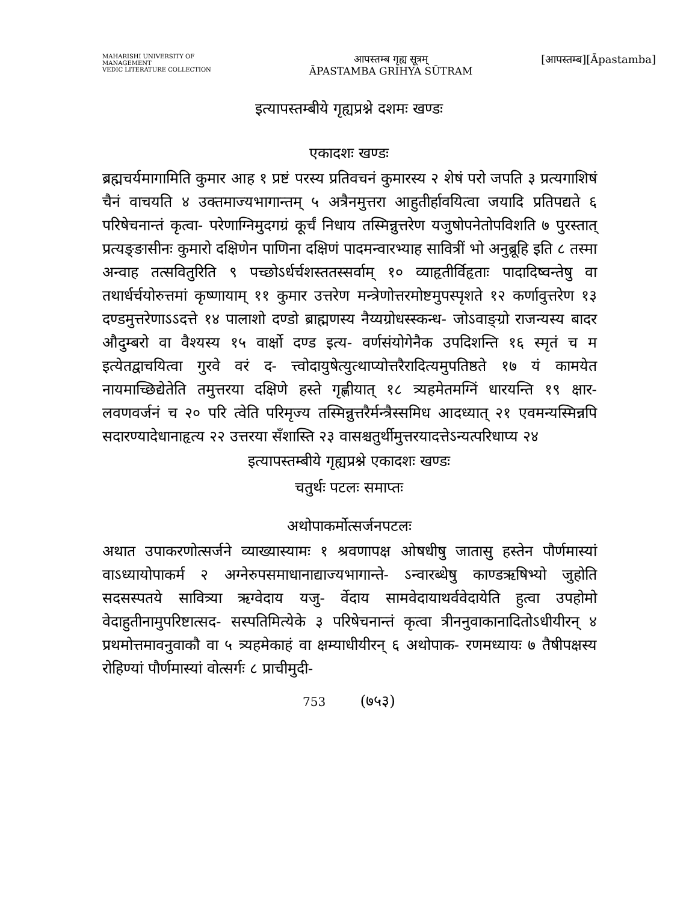MAHARISHI UNIVERSITY OF MANAGEMENT
VEDIC LITERATURE COLLECTION
आपस्तम्ब गृह्य सूत्रम्
ĀPASTAMBA GRIHYA SŪTRAM
[आपस्तम्ब][Āpastamba]
इत्यापस्तम्बीये गृह्यप्रश्ने दशमः खण्डः
एकादशः खण्डः
ब्रह्मचर्यमागामिति कुमार आह १ प्रष्टं परस्य प्रतिवचनं कुमारस्य २ शेषं परो जपति ३ प्रत्यगाशिषं चैनं वाचयति ४ उक्तमाज्यभागान्तम् ५ अत्रैनमुत्तरा आहुतीर्हावयित्वा जयादि प्रतिपद्यते ६ परिषेचनान्तं कृत्वा- परेणाग्निमुदगग्रं कूर्चं निधाय तस्मिन्नुत्तरेण यजुषोपनेतोपविशति ७ पुरस्तात् प्रत्यङ्ङासीनः कुमारो दक्षिणेन पाणिना दक्षिणं पादमन्वारभ्याह सावित्रीं भो अनुब्रूहि इति ८ तस्मा अन्वाह तत्सवितुरिति ९ पच्छोऽर्धर्चशस्ततस्सर्वाम् १० व्याहृतीर्विहृताः पादादिष्वन्तेषु वा तथार्धर्चयोरुत्तमां कृष्णायाम् ११ कुमार उत्तरेण मन्त्रेणोत्तरमोष्टमुपस्पृशते १२ कर्णावुत्तरेण १३ दण्डमुत्तरेणाऽऽदत्ते १४ पालाशो दण्डो ब्राह्मणस्य नैय्यग्रोधस्स्कन्ध- जोऽवाङ्ग्रो राजन्यस्य बादर औदुम्बरो वा वैश्यस्य १५ वार्क्षो दण्ड इत्य- वर्णसंयोगेनैक उपदिशन्ति १६ स्मृतं च म इत्येतद्वाचयित्वा गुरवे वरं द- त्त्वोदायुषेत्युत्थाप्योत्तरैरादित्यमुपतिष्ठते १७ यं कामयेत नायमाच्छिद्येतेति तमुत्तरया दक्षिणे हस्ते गृह्णीयात् १८ त्र्यहमेतमग्निं धारयन्ति १९ क्षार- लवणवर्जनं च २० परि त्वेति परिमृज्य तस्मिन्नुत्तरैर्मन्त्रैस्समिध आदध्यात् २१ एवमन्यस्मिन्नपि सदारण्यादेधानाहृत्य २२ उत्तरया सँशास्ति २३ वासश्चतुर्थीमुत्तरयादत्तेऽन्यत्परिधाप्य २४
इत्यापस्तम्बीये गृह्यप्रश्ने एकादशः खण्डः
चतुर्थः पटलः समाप्तः
अथोपाकर्मोत्सर्जनपटलः
अथात उपाकरणोत्सर्जने व्याख्यास्यामः १ श्रवणापक्ष ओषधीषु जातासु हस्तेन पौर्णमास्यां वाऽध्यायोपाकर्म २ अग्नेरुपसमाधानाद्याज्यभागान्ते- ऽन्वारब्धेषु काण्डऋषिभ्यो जुहोति सदसस्पतये सावित्र्या ऋग्वेदाय यजु- र्वेदाय सामवेदायाथर्ववेदायेति हुत्वा उपहोमो वेदाहुतीनामुपरिष्टात्सद- सस्पतिमित्येके ३ परिषेचनान्तं कृत्वा त्रीननुवाकानादितोऽधीयीरन् ४ प्रथमोत्तमावनुवाकौ वा ५ त्र्यहमेकाहं वा क्षम्याधीयीरन् ६ अथोपाक- रणमध्यायः ७ तैषीपक्षस्य रोहिण्यां पौर्णमास्यां वोत्सर्गः ८ प्राचीमुदी-
753 (७५३)